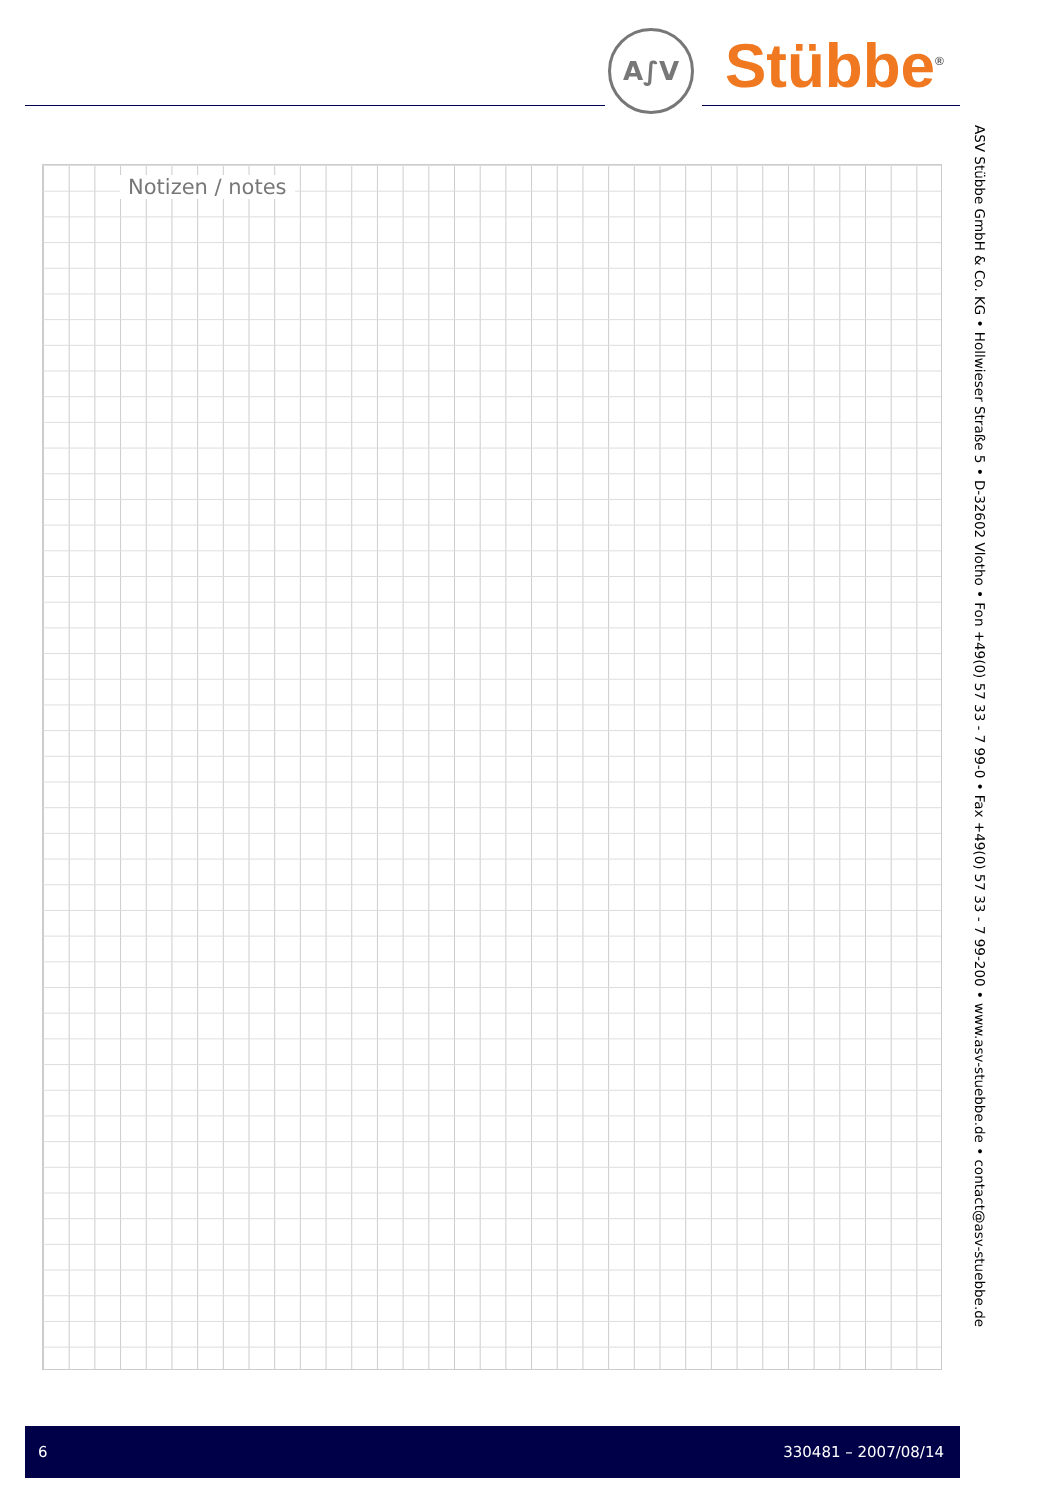A∫V Stübbe<sup>®</sup>
Notizen / notes
ASV Stübbe GmbH & Co. KG • Hollwieser Straße 5 • D-32602 Vlotho • Fon +49(0) 57 33 - 7 99-0 • Fax +49(0) 57 33 - 7 99-200 • www.asv-stuebbe.de • contact@asv-stuebbe.de
6 330481 – 2007/08/14